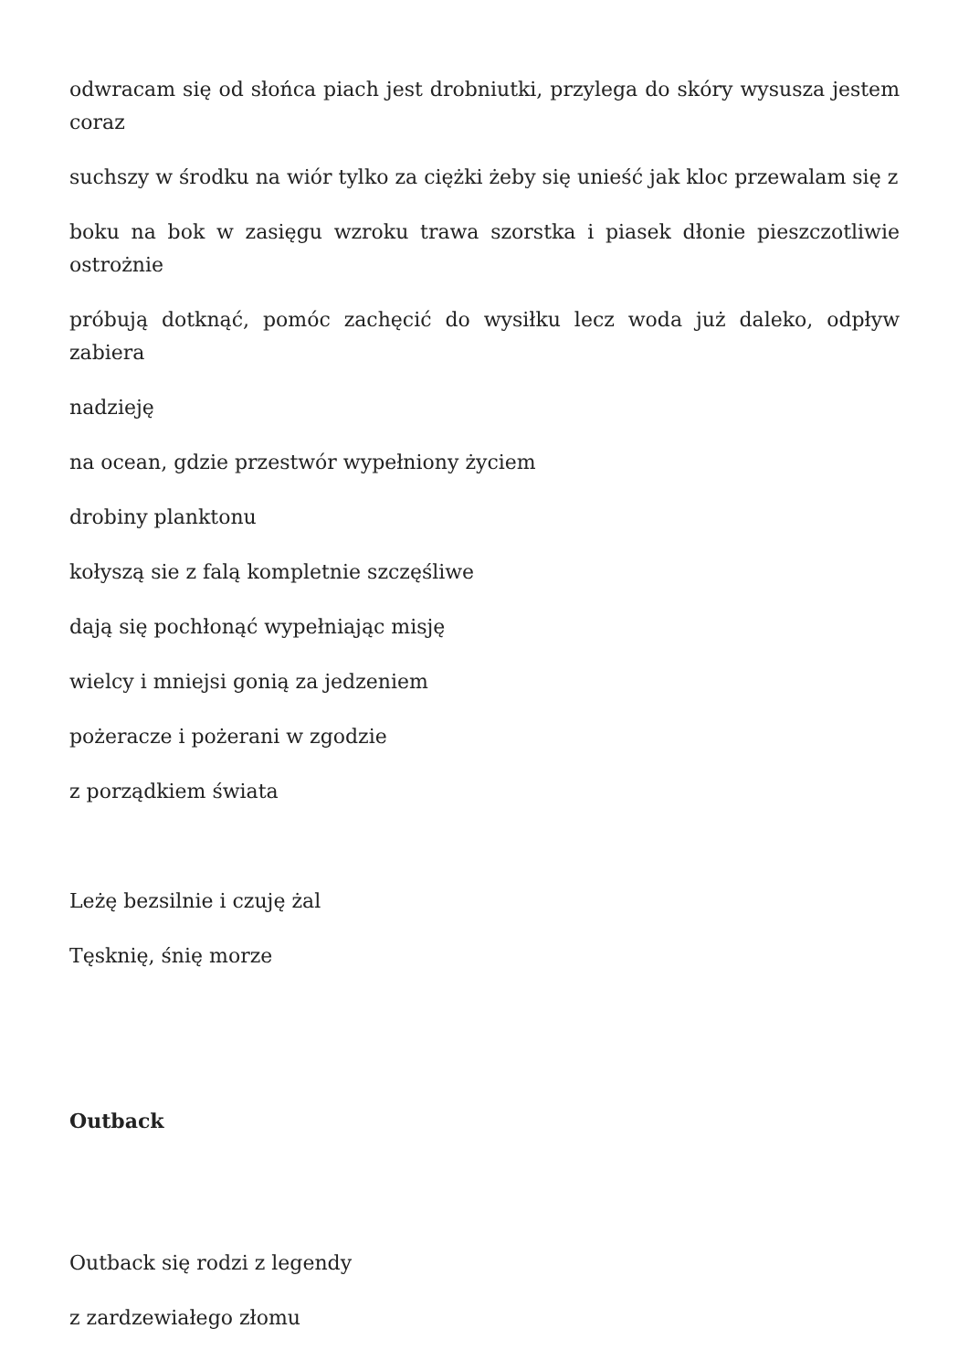odwracam się od słońca piach jest drobniutki, przylega do skóry wysusza jestem coraz
suchszy w środku na wiór tylko za ciężki żeby się unieść jak kloc przewalam się z
boku na bok w zasięgu wzroku trawa szorstka i piasek dłonie pieszczotliwie ostrożnie
próbują dotknąć, pomóc zachęcić do wysiłku lecz woda już daleko, odpływ zabiera
nadzieję
na ocean, gdzie przestwór wypełniony życiem
drobiny planktonu
kołyszą sie z falą kompletnie szczęśliwe
dają się pochłonąć wypełniając misję
wielcy i mniejsi gonią za jedzeniem
pożeracze i pożerani w zgodzie
z porządkiem świata
Leżę bezsilnie i czuję żal
Tęsknię, śnię morze
Outback
Outback się rodzi z legendy
z zardzewiałego złomu